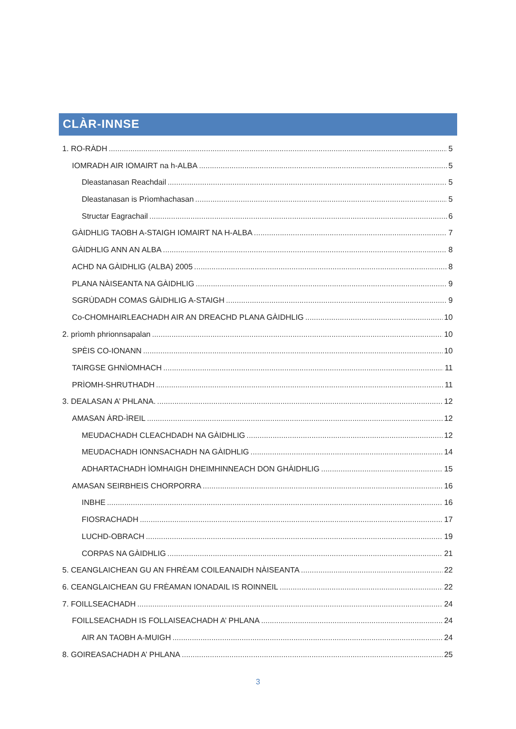CLÀR-INNSE
1. RO-RÀDH 5
IOMRADH AIR IOMAIRT na h-ALBA 5
Dleastanasan Reachdail 5
Dleastanasan is Prìomhachasan 5
Structar Eagrachail 6
GÀIDHLIG TAOBH A-STAIGH IOMAIRT NA H-ALBA 7
GÀIDHLIG ANN AN ALBA 8
ACHD NA GÀIDHLIG (ALBA) 2005 8
PLANA NÀISEANTA NA GÀIDHLIG 9
SGRÙDADH COMAS GÀIDHLIG A-STAIGH 9
Co-CHOMHAIRLEACHADH AIR AN DREACHD PLANA GÀIDHLIG 10
2. prìomh phrionnsapalan 10
SPÈIS CO-IONANN 10
TAIRGSE GHNÌOMHACH 11
PRÌOMH-SHRUTHADH 11
3. DEALASAN A’ PHLANA. 12
AMASAN ÀRD-ÌREIL 12
MEUDACHADH CLEACHDADH NA GÀIDHLIG 12
MEUDACHADH IONNSACHADH NA GÀIDHLIG 14
ADHARTACHADH ÌOMHAIGH DHEIMHINNEACH DON GHÀIDHLIG 15
AMASAN SEIRBHEIS CHORPORRA 16
INBHE 16
FIOSRACHADH 17
LUCHD-OBRACH 19
CORPAS NA GÀIDHLIG 21
5. CEANGLAICHEAN GU AN FHRÈAM COILEANAIDH NÀISEANTA 22
6. CEANGLAICHEAN GU FRÈAMAN IONADAIL IS ROINNEIL 22
7. FOILLSEACHADH 24
FOILLSEACHADH IS FOLLAISEACHADH A’ PHLANA 24
AIR AN TAOBH A-MUIGH 24
8. GOIREASACHADH A’ PHLANA 25
3